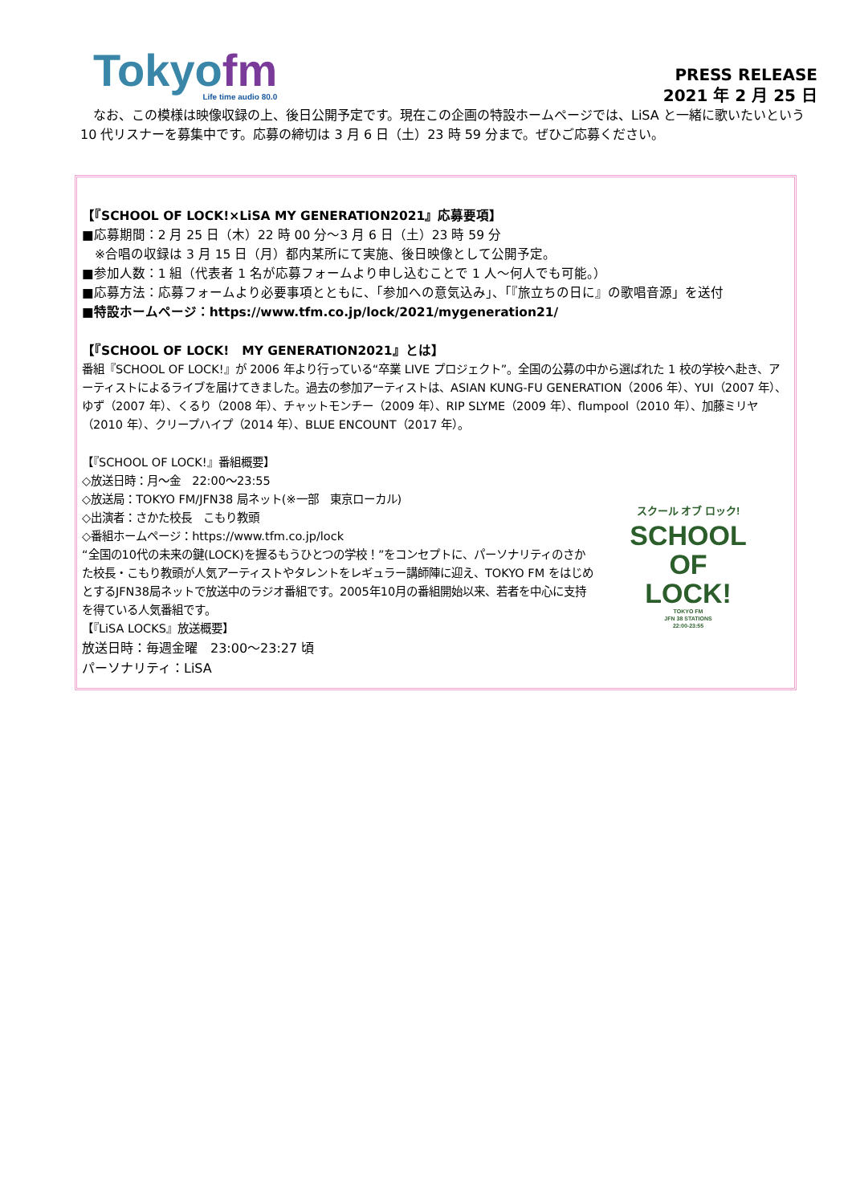Tokyofm
Life time audio 80.0
PRESS RELEASE
2021 年 2 月 25 日
　なお、この模様は映像収録の上、後日公開予定です。現在この企画の特設ホームページでは、LiSA と一緒に歌いたいという 10 代リスナーを募集中です。応募の締切は 3 月 6 日（土）23 時 59 分まで。ぜひご応募ください。
【『SCHOOL OF LOCK!×LiSA MY GENERATION2021』応募要項】
■応募期間：2 月 25 日（木）22 時 00 分～3 月 6 日（土）23 時 59 分
　※合唱の収録は 3 月 15 日（月）都内某所にて実施、後日映像として公開予定。
■参加人数：1 組（代表者 1 名が応募フォームより申し込むことで 1 人～何人でも可能。）
■応募方法：応募フォームより必要事項とともに、「参加への意気込み」、「『旅立ちの日に』の歌唱音源」を送付
■特設ホームページ：https://www.tfm.co.jp/lock/2021/mygeneration21/
【『SCHOOL OF LOCK!　MY GENERATION2021』とは】
番組『SCHOOL OF LOCK!』が 2006 年より行っている“卒業 LIVE プロジェクト”。全国の公募の中から選ばれた 1 校の学校へ赴き、アーティストによるライブを届けてきました。過去の参加アーティストは、ASIAN KUNG-FU GENERATION（2006 年）、YUI（2007 年）、ゆず（2007 年）、くるり（2008 年）、チャットモンチー（2009 年）、RIP SLYME（2009 年）、flumpool（2010 年）、加藤ミリヤ（2010 年）、クリープハイプ（2014 年）、BLUE ENCOUNT（2017 年）。
【『SCHOOL OF LOCK!』番組概要】
◇放送日時：月～金　22:00～23:55
◇放送局：TOKYO FM/JFN38 局ネット(※一部　東京ローカル)
◇出演者：さかた校長　こもり教頭
◇番組ホームページ：https://www.tfm.co.jp/lock
“全国の10代の未来の鍵(LOCK)を握るもうひとつの学校！”をコンセプトに、パーソナリティのさかた校長・こもり教頭が人気アーティストやタレントをレギュラー講師陣に迎え、TOKYO FM をはじめとするJFN38局ネットで放送中のラジオ番組です。2005年10月の番組開始以来、若者を中心に支持を得ている人気番組です。
【『LiSA LOCKS』放送概要】
放送日時：毎週金曜　23:00～23:27 頃
パーソナリティ：LiSA
スクール オブ ロック!
SCHOOL
OF
LOCK!
TOKYO FM
JFN 38 STATIONS
22:00-23:55